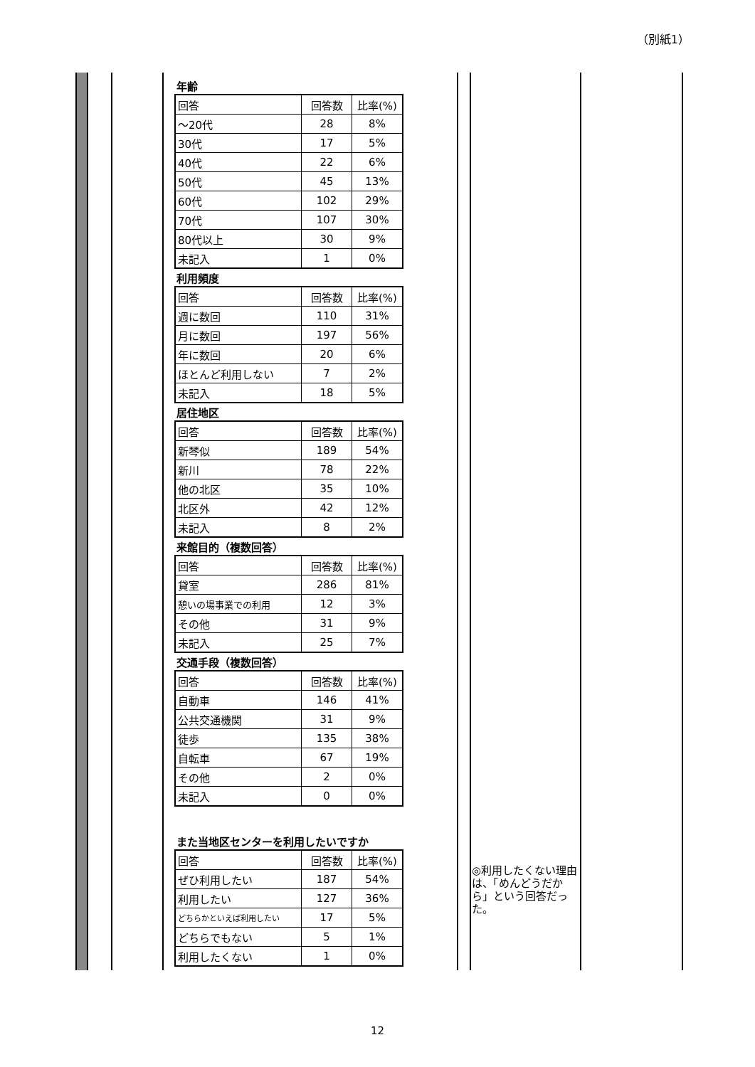（別紙1）
年齢
| 回答 | 回答数 | 比率(%) |
| ～20代 | 28 | 8% |
| 30代 | 17 | 5% |
| 40代 | 22 | 6% |
| 50代 | 45 | 13% |
| 60代 | 102 | 29% |
| 70代 | 107 | 30% |
| 80代以上 | 30 | 9% |
| 未記入 | 1 | 0% |
利用頻度
| 回答 | 回答数 | 比率(%) |
| 週に数回 | 110 | 31% |
| 月に数回 | 197 | 56% |
| 年に数回 | 20 | 6% |
| ほとんど利用しない | 7 | 2% |
| 未記入 | 18 | 5% |
居住地区
| 回答 | 回答数 | 比率(%) |
| 新琴似 | 189 | 54% |
| 新川 | 78 | 22% |
| 他の北区 | 35 | 10% |
| 北区外 | 42 | 12% |
| 未記入 | 8 | 2% |
来館目的（複数回答）
| 回答 | 回答数 | 比率(%) |
| 貸室 | 286 | 81% |
| 憩いの場事業での利用 | 12 | 3% |
| その他 | 31 | 9% |
| 未記入 | 25 | 7% |
交通手段（複数回答）
| 回答 | 回答数 | 比率(%) |
| 自動車 | 146 | 41% |
| 公共交通機関 | 31 | 9% |
| 徒歩 | 135 | 38% |
| 自転車 | 67 | 19% |
| その他 | 2 | 0% |
| 未記入 | 0 | 0% |
また当地区センターを利用したいですか
| 回答 | 回答数 | 比率(%) |
| ぜひ利用したい | 187 | 54% |
| 利用したい | 127 | 36% |
| どちらかといえば利用したい | 17 | 5% |
| どちらでもない | 5 | 1% |
| 利用したくない | 1 | 0% |
◎利用したくない理由は、「めんどうだから」という回答だった。
12